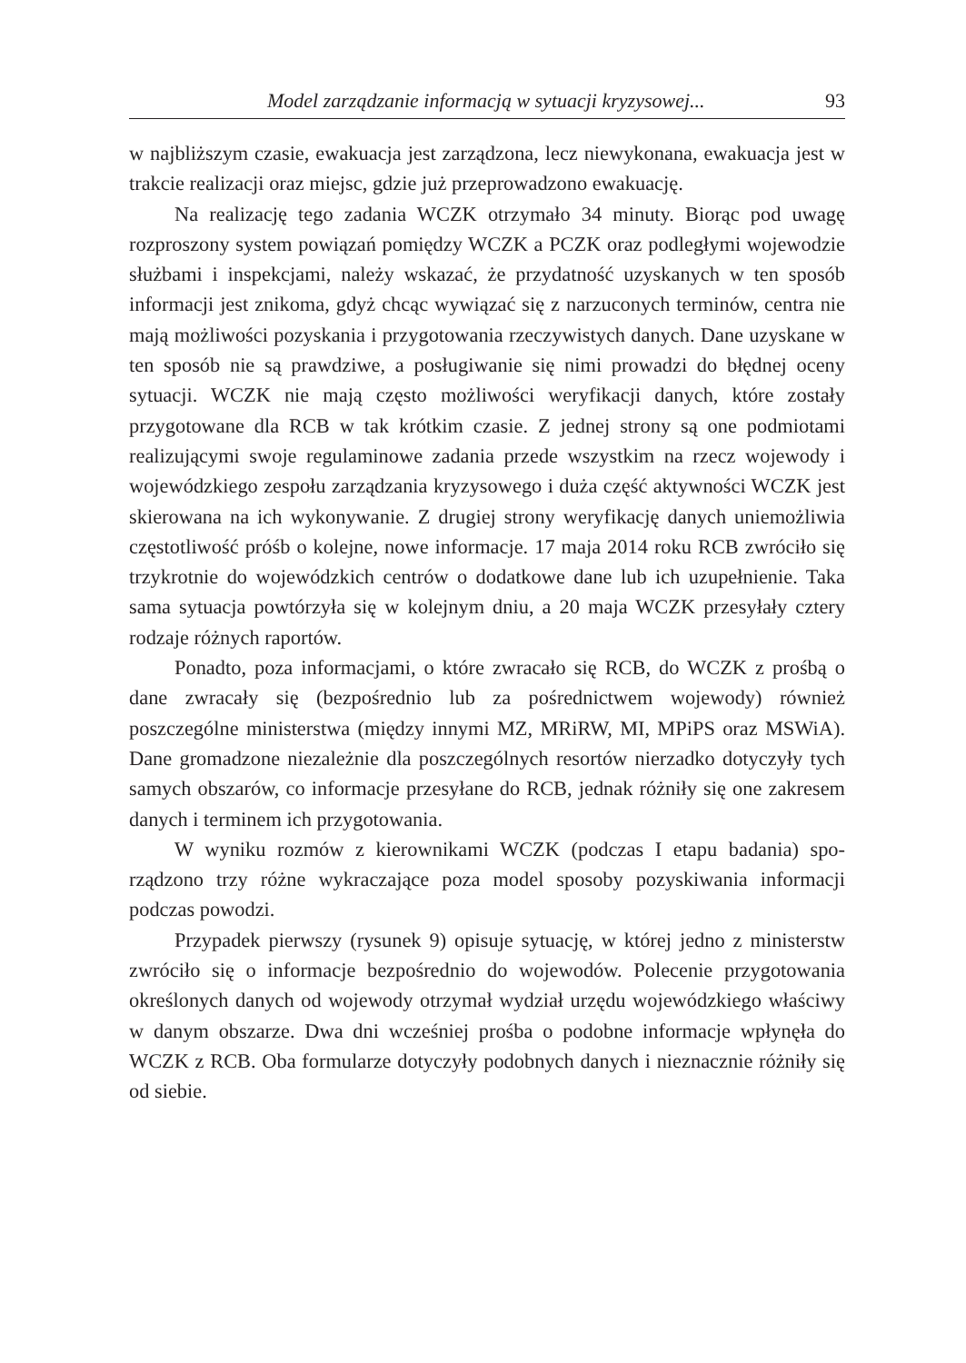Model zarządzanie informacją w sytuacji kryzysowej... 93
w najbliższym czasie, ewakuacja jest zarządzona, lecz niewykonana, ewakuacja jest w trakcie realizacji oraz miejsc, gdzie już przeprowadzono ewakuację.
Na realizację tego zadania WCZK otrzymało 34 minuty. Biorąc pod uwagę rozproszony system powiązań pomiędzy WCZK a PCZK oraz podległymi woje­wodzie służbami i inspekcjami, należy wskazać, że przydatność uzyskanych w ten sposób informacji jest znikoma, gdyż chcąc wywiązać się z narzuconych terminów, centra nie mają możliwości pozyskania i przygotowania rzeczywi­stych danych. Dane uzyskane w ten sposób nie są prawdziwe, a posługiwanie się nimi prowadzi do błędnej oceny sytuacji. WCZK nie mają często możliwości weryfikacji danych, które zostały przygotowane dla RCB w tak krótkim czasie. Z jednej strony są one podmiotami realizującymi swoje regulaminowe zadania przede wszystkim na rzecz wojewody i wojewódzkiego zespołu zarządzania kryzysowego i duża część aktywności WCZK jest skierowana na ich wykony­wanie. Z drugiej strony weryfikację danych uniemożliwia częstotliwość próśb o kolejne, nowe informacje. 17 maja 2014 roku RCB zwróciło się trzykrotnie do wojewódzkich centrów o dodatkowe dane lub ich uzupełnienie. Taka sama sytuacja powtórzyła się w kolejnym dniu, a 20 maja WCZK przesyłały cztery rodzaje różnych raportów.
Ponadto, poza informacjami, o które zwracało się RCB, do WCZK z prośbą o dane zwracały się (bezpośrednio lub za pośrednictwem wojewody) również poszczególne ministerstwa (między innymi MZ, MRiRW, MI, MPiPS oraz MSWiA). Dane gromadzone niezależnie dla poszczególnych resortów nierzadko dotyczyły tych samych obszarów, co informacje przesyłane do RCB, jednak róż­niły się one zakresem danych i terminem ich przygotowania.
W wyniku rozmów z kierownikami WCZK (podczas I etapu badania) spo­rządzono trzy różne wykraczające poza model sposoby pozyskiwania informacji podczas powodzi.
Przypadek pierwszy (rysunek 9) opisuje sytuację, w której jedno z minis­terstw zwróciło się o informacje bezpośrednio do wojewodów. Polecenie przygotowania określonych danych od wojewody otrzymał wydział urzędu woje­wódzkiego właściwy w danym obszarze. Dwa dni wcześniej prośba o podobne informacje wpłynęła do WCZK z RCB. Oba formularze dotyczyły podobnych danych i nieznacznie różniły się od siebie.